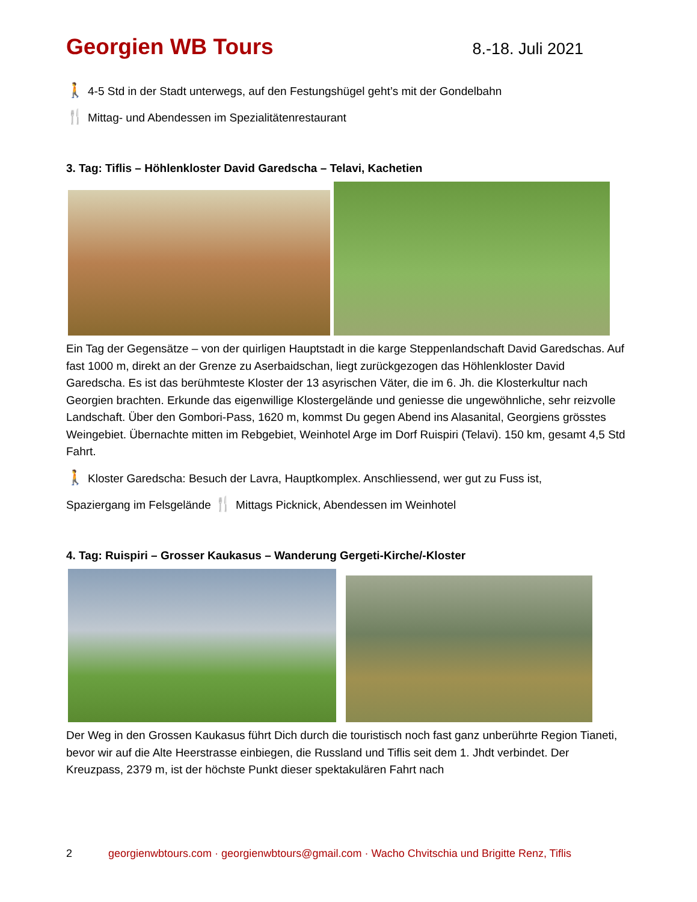Georgien WB Tours
8.-18. Juli 2021
🚶 4-5 Std in der Stadt unterwegs, auf den Festungshügel geht’s mit der Gondelbahn
🍴 Mittag- und Abendessen im Spezialitätenrestaurant
3. Tag: Tiflis – Höhlenkloster David Garedscha – Telavi, Kachetien
Ein Tag der Gegensätze – von der quirligen Hauptstadt in die karge Steppenlandschaft David Garedschas. Auf fast 1000 m, direkt an der Grenze zu Aserbaidschan, liegt zurückgezogen das Höhlenkloster David Garedscha. Es ist das berühmteste Kloster der 13 asyrischen Väter, die im 6. Jh. die Klosterkultur nach Georgien brachten. Erkunde das eigenwillige Klostergelände und geniesse die ungewöhnliche, sehr reizvolle Landschaft. Über den Gombori-Pass, 1620 m, kommst Du gegen Abend ins Alasanital, Georgiens grösstes Weingebiet. Übernachte mitten im Rebgebiet, Weinhotel Arge im Dorf Ruispiri (Telavi). 150 km, gesamt 4,5 Std Fahrt.
🚶 Kloster Garedscha: Besuch der Lavra, Hauptkomplex. Anschliessend, wer gut zu Fuss ist,
Spaziergang im Felsgelände 🍴 Mittags Picknick, Abendessen im Weinhotel
4. Tag: Ruispiri – Grosser Kaukasus – Wanderung Gergeti-Kirche/-Kloster
Der Weg in den Grossen Kaukasus führt Dich durch die touristisch noch fast ganz unberührte Region Tianeti, bevor wir auf die Alte Heerstrasse einbiegen, die Russland und Tiflis seit dem 1. Jhdt verbindet. Der Kreuzpass, 2379 m, ist der höchste Punkt dieser spektakulären Fahrt nach
2 georgienwbtours.com · georgienwbtours@gmail.com · Wacho Chvitschia und Brigitte Renz, Tiflis